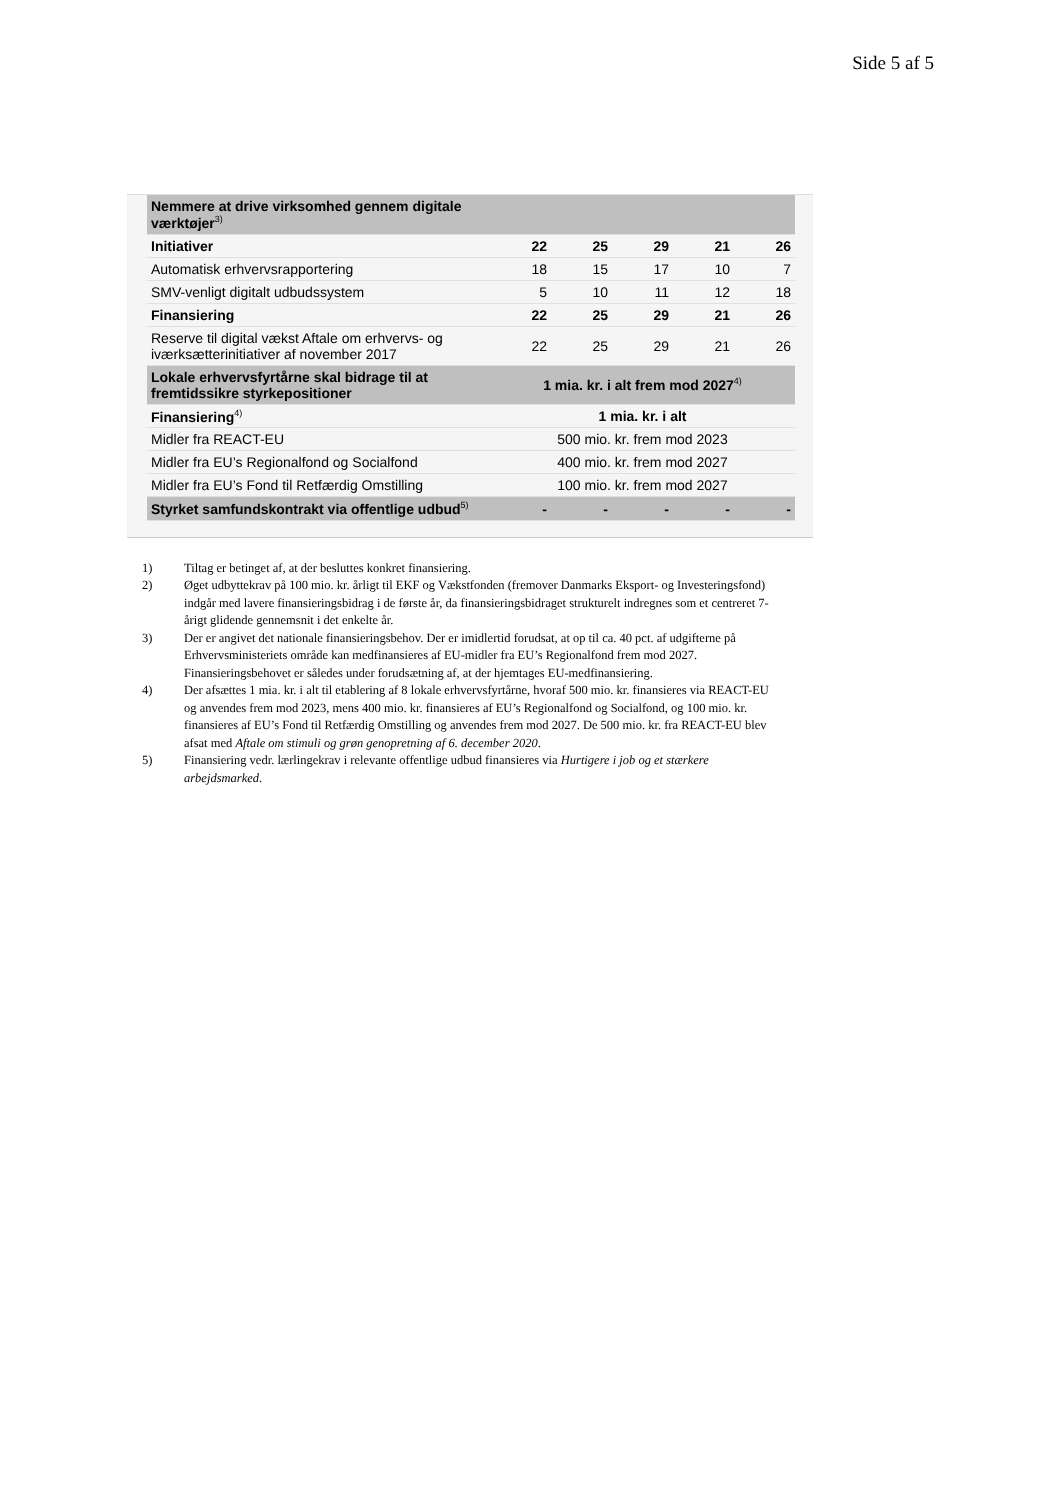Side 5 af 5
| Nemmere at drive virksomhed gennem digitale værktøjer<sup>3)</sup> | | | | | |
| Initiativer | 22 | 25 | 29 | 21 | 26 |
| Automatisk erhvervsrapportering | 18 | 15 | 17 | 10 | 7 |
| SMV-venligt digitalt udbudssystem | 5 | 10 | 11 | 12 | 18 |
| Finansiering | 22 | 25 | 29 | 21 | 26 |
| Reserve til digital vækst Aftale om erhvervs- og iværksætterinitiativer af november 2017 | 22 | 25 | 29 | 21 | 26 |
| Lokale erhvervsfyrtårne skal bidrage til at fremtidssikre styrkepositioner | 1 mia. kr. i alt frem mod 2027<sup>4)</sup> | | | | |
| Finansiering<sup>4)</sup> | 1 mia. kr. i alt | | | | |
| Midler fra REACT-EU | 500 mio. kr. frem mod 2023 | | | | |
| Midler fra EU’s Regionalfond og Socialfond | 400 mio. kr. frem mod 2027 | | | | |
| Midler fra EU’s Fond til Retfærdig Omstilling | 100 mio. kr. frem mod 2027 | | | | |
| Styrket samfundskontrakt via offentlige udbud<sup>5)</sup> | - | - | - | - | - |
1) Tiltag er betinget af, at der besluttes konkret finansiering.
2) Øget udbyttekrav på 100 mio. kr. årligt til EKF og Vækstfonden (fremover Danmarks Eksport- og Investeringsfond) indgår med lavere finansieringsbidrag i de første år, da finansieringsbidraget strukturelt indregnes som et centreret 7-årigt glidende gennemsnit i det enkelte år.
3) Der er angivet det nationale finansieringsbehov. Der er imidlertid forudsat, at op til ca. 40 pct. af udgifterne på Erhvervsministeriets område kan medfinansieres af EU-midler fra EU’s Regionalfond frem mod 2027. Finansieringsbehovet er således under forudsætning af, at der hjemtages EU-medfinansiering.
4) Der afsættes 1 mia. kr. i alt til etablering af 8 lokale erhvervsfyrtårne, hvoraf 500 mio. kr. finansieres via REACT-EU og anvendes frem mod 2023, mens 400 mio. kr. finansieres af EU’s Regionalfond og Socialfond, og 100 mio. kr. finansieres af EU’s Fond til Retfærdig Omstilling og anvendes frem mod 2027. De 500 mio. kr. fra REACT-EU blev afsat med Aftale om stimuli og grøn genopretning af 6. december 2020.
5) Finansiering vedr. lærlingekrav i relevante offentlige udbud finansieres via Hurtigere i job og et stærkere arbejdsmarked.